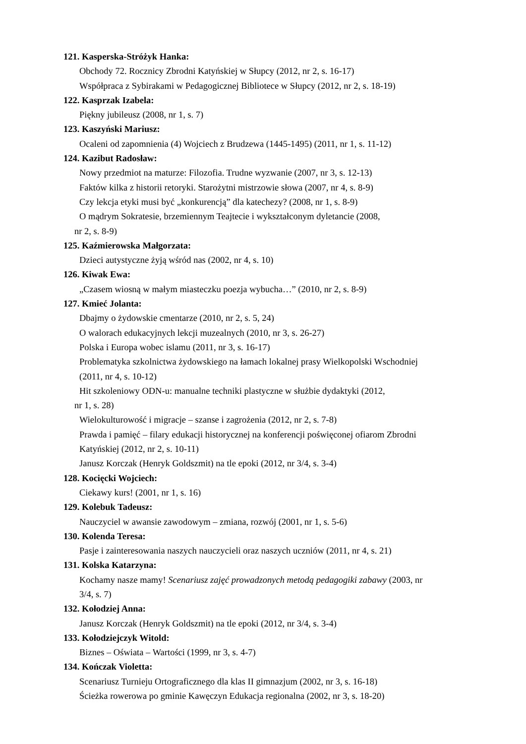121. Kasperska-Stróżyk Hanka:
Obchody 72. Rocznicy Zbrodni Katyńskiej w Słupcy (2012, nr 2, s. 16-17)
Współpraca z Sybirakami w Pedagogicznej Bibliotece w Słupcy (2012, nr 2, s. 18-19)
122. Kasprzak Izabela:
Piękny jubileusz (2008, nr 1, s. 7)
123. Kaszyński Mariusz:
Ocaleni od zapomnienia (4) Wojciech z Brudzewa (1445-1495) (2011, nr 1, s. 11-12)
124. Kazibut Radosław:
Nowy przedmiot na maturze: Filozofia. Trudne wyzwanie (2007, nr 3, s. 12-13)
Faktów kilka z historii retoryki. Starożytni mistrzowie słowa (2007, nr 4, s. 8-9)
Czy lekcja etyki musi być „konkurencją” dla katechezy? (2008, nr 1, s. 8-9)
O mądrym Sokratesie, brzemiennym Teajtecie i wykształconym dyletancie (2008,
nr 2, s. 8-9)
125. Kaźmierowska Małgorzata:
Dzieci autystyczne żyją wśród nas (2002, nr 4, s. 10)
126. Kiwak Ewa:
„Czasem wiosną w małym miasteczku poezja wybucha…” (2010, nr 2, s. 8-9)
127. Kmieć Jolanta:
Dbajmy o żydowskie cmentarze (2010, nr 2, s. 5, 24)
O walorach edukacyjnych lekcji muzealnych (2010, nr 3, s. 26-27)
Polska i Europa wobec islamu (2011, nr 3, s. 16-17)
Problematyka szkolnictwa żydowskiego na łamach lokalnej prasy Wielkopolski Wschodniej
(2011, nr 4, s. 10-12)
Hit szkoleniowy ODN-u: manualne techniki plastyczne w służbie dydaktyki (2012,
nr 1, s. 28)
Wielokulturowość i migracje – szanse i zagrożenia (2012, nr 2, s. 7-8)
Prawda i pamięć – filary edukacji historycznej na konferencji poświęconej ofiarom Zbrodni
Katyńskiej (2012, nr 2, s. 10-11)
Janusz Korczak (Henryk Goldszmit) na tle epoki (2012, nr 3/4, s. 3-4)
128. Kocięcki Wojciech:
Ciekawy kurs! (2001, nr 1, s. 16)
129. Kolebuk Tadeusz:
Nauczyciel w awansie zawodowym – zmiana, rozwój (2001, nr 1, s. 5-6)
130. Kolenda Teresa:
Pasje i zainteresowania naszych nauczycieli oraz naszych uczniów (2011, nr 4, s. 21)
131. Kolska Katarzyna:
Kochamy nasze mamy! Scenariusz zajęć prowadzonych metodą pedagogiki zabawy (2003, nr
3/4, s. 7)
132. Kołodziej Anna:
Janusz Korczak (Henryk Goldszmit) na tle epoki (2012, nr 3/4, s. 3-4)
133. Kołodziejczyk Witold:
Biznes – Oświata – Wartości (1999, nr 3, s. 4-7)
134. Kończak Violetta:
Scenariusz Turnieju Ortograficznego dla klas II gimnazjum (2002, nr 3, s. 16-18)
Ścieżka rowerowa po gminie Kawęczyn Edukacja regionalna (2002, nr 3, s. 18-20)